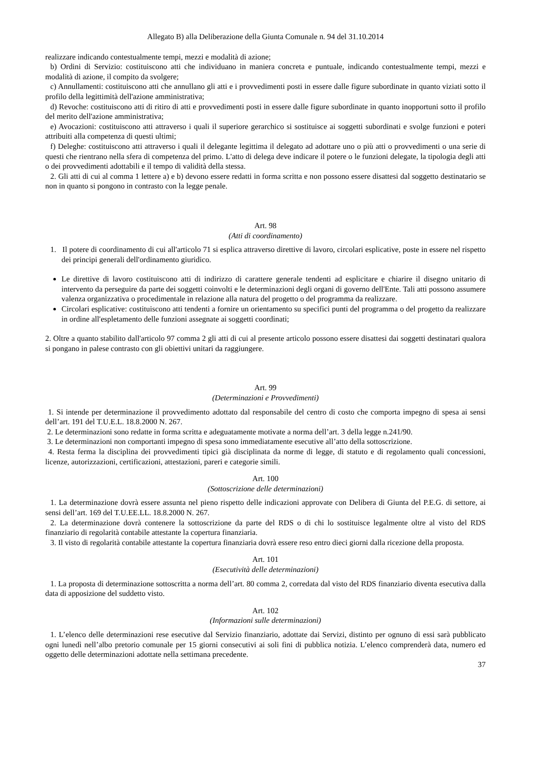Allegato B) alla Deliberazione della Giunta Comunale n. 94 del 31.10.2014
realizzare indicando contestualmente tempi, mezzi e modalità di azione;
b) Ordini di Servizio: costituiscono atti che individuano in maniera concreta e puntuale, indicando contestualmente tempi, mezzi e modalità di azione, il compito da svolgere;
c) Annullamenti: costituiscono atti che annullano gli atti e i provvedimenti posti in essere dalle figure subordinate in quanto viziati sotto il profilo della legittimità dell'azione amministrativa;
d) Revoche: costituiscono atti di ritiro di atti e provvedimenti posti in essere dalle figure subordinate in quanto inopportuni sotto il profilo del merito dell'azione amministrativa;
e) Avocazioni: costituiscono atti attraverso i quali il superiore gerarchico si sostituisce ai soggetti subordinati e svolge funzioni e poteri attribuiti alla competenza di questi ultimi;
f) Deleghe: costituiscono atti attraverso i quali il delegante legittima il delegato ad adottare uno o più atti o provvedimenti o una serie di questi che rientrano nella sfera di competenza del primo. L'atto di delega deve indicare il potere o le funzioni delegate, la tipologia degli atti o dei provvedimenti adottabili e il tempo di validità della stessa.
2. Gli atti di cui al comma 1 lettere a) e b) devono essere redatti in forma scritta e non possono essere disattesi dal soggetto destinatario se non in quanto si pongono in contrasto con la legge penale.
Art. 98
(Atti di coordinamento)
1. Il potere di coordinamento di cui all'articolo 71 si esplica attraverso direttive di lavoro, circolari esplicative, poste in essere nel rispetto dei principi generali dell'ordinamento giuridico.
Le direttive di lavoro costituiscono atti di indirizzo di carattere generale tendenti ad esplicitare e chiarire il disegno unitario di intervento da perseguire da parte dei soggetti coinvolti e le determinazioni degli organi di governo dell'Ente. Tali atti possono assumere valenza organizzativa o procedimentale in relazione alla natura del progetto o del programma da realizzare.
Circolari esplicative: costituiscono atti tendenti a fornire un orientamento su specifici punti del programma o del progetto da realizzare in ordine all'espletamento delle funzioni assegnate ai soggetti coordinati;
2. Oltre a quanto stabilito dall'articolo 97 comma 2 gli atti di cui al presente articolo possono essere disattesi dai soggetti destinatari qualora si pongano in palese contrasto con gli obiettivi unitari da raggiungere.
Art. 99
(Determinazioni e Provvedimenti)
1. Si intende per determinazione il provvedimento adottato dal responsabile del centro di costo che comporta impegno di spesa ai sensi dell’art. 191 del T.U.E.L. 18.8.2000 N. 267.
2. Le determinazioni sono redatte in forma scritta e adeguatamente motivate a norma dell’art. 3 della legge n.241/90.
3. Le determinazioni non comportanti impegno di spesa sono immediatamente esecutive all’atto della sottoscrizione.
4. Resta ferma la disciplina dei provvedimenti tipici già disciplinata da norme di legge, di statuto e di regolamento quali concessioni, licenze, autorizzazioni, certificazioni, attestazioni, pareri e categorie simili.
Art. 100
(Sottoscrizione delle determinazioni)
1. La determinazione dovrà essere assunta nel pieno rispetto delle indicazioni approvate con Delibera di Giunta del P.E.G. di settore, ai sensi dell’art. 169 del T.U.EE.LL. 18.8.2000 N. 267.
2. La determinazione dovrà contenere la sottoscrizione da parte del RDS o di chi lo sostituisce legalmente oltre al visto del RDS finanziario di regolarità contabile attestante la copertura finanziaria.
3. Il visto di regolarità contabile attestante la copertura finanziaria dovrà essere reso entro dieci giorni dalla ricezione della proposta.
Art. 101
(Esecutività delle determinazioni)
1. La proposta di determinazione sottoscritta a norma dell’art. 80 comma 2, corredata dal visto del RDS finanziario diventa esecutiva dalla data di apposizione del suddetto visto.
Art. 102
(Informazioni sulle determinazioni)
1. L’elenco delle determinazioni rese esecutive dal Servizio finanziario, adottate dai Servizi, distinto per ognuno di essi sarà pubblicato ogni lunedì nell’albo pretorio comunale per 15 giorni consecutivi ai soli fini di pubblica notizia. L’elenco comprenderà data, numero ed oggetto delle determinazioni adottate nella settimana precedente.
37